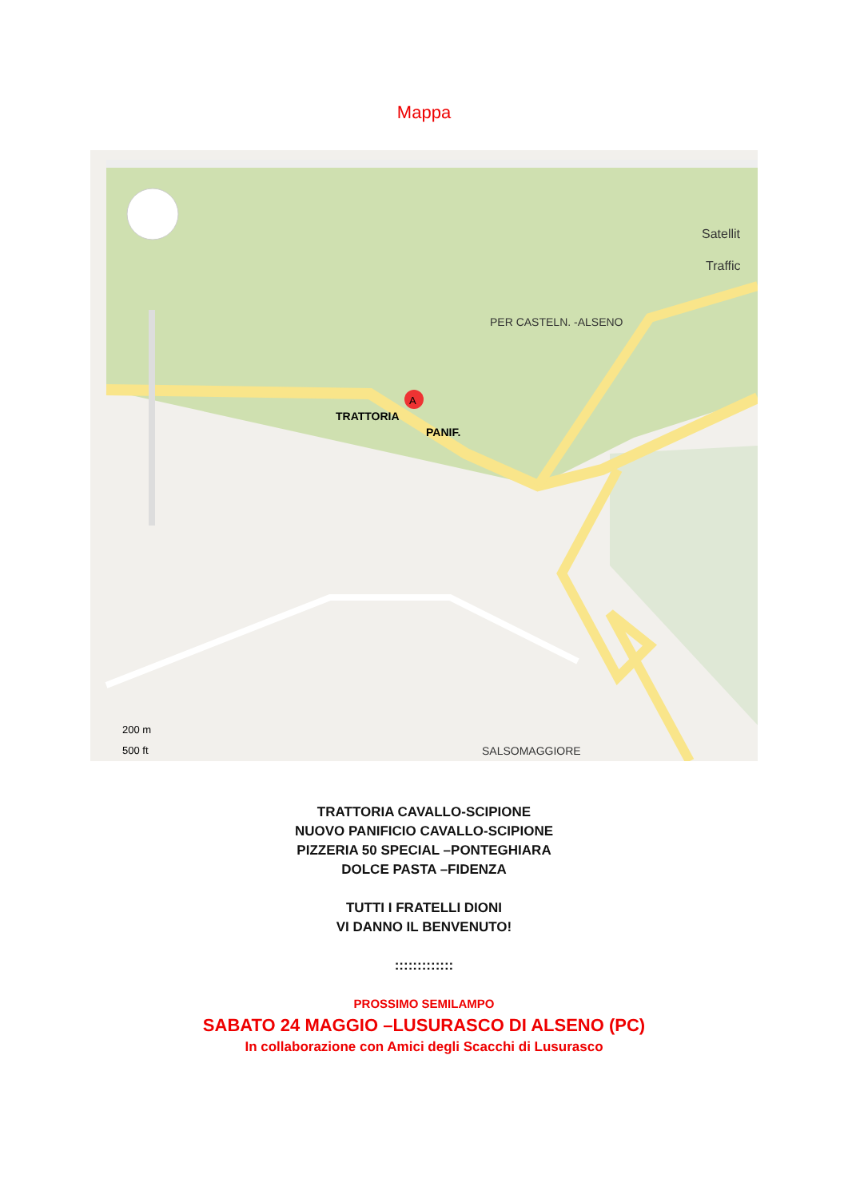Mappa
PER CASTELN. -ALSENO
TRATTORIA
PANIF.
SALSOMAGGIORE
200 m
500 ft
Satellit
Traffic
A
TRATTORIA CAVALLO-SCIPIONE
NUOVO PANIFICIO CAVALLO-SCIPIONE
PIZZERIA 50 SPECIAL –PONTEGHIARA
DOLCE PASTA –FIDENZA
TUTTI I FRATELLI DIONI
VI DANNO IL BENVENUTO!
:::::::::::::
PROSSIMO SEMILAMPO
SABATO 24 MAGGIO –LUSURASCO DI ALSENO (PC)
In collaborazione con Amici degli Scacchi di Lusurasco